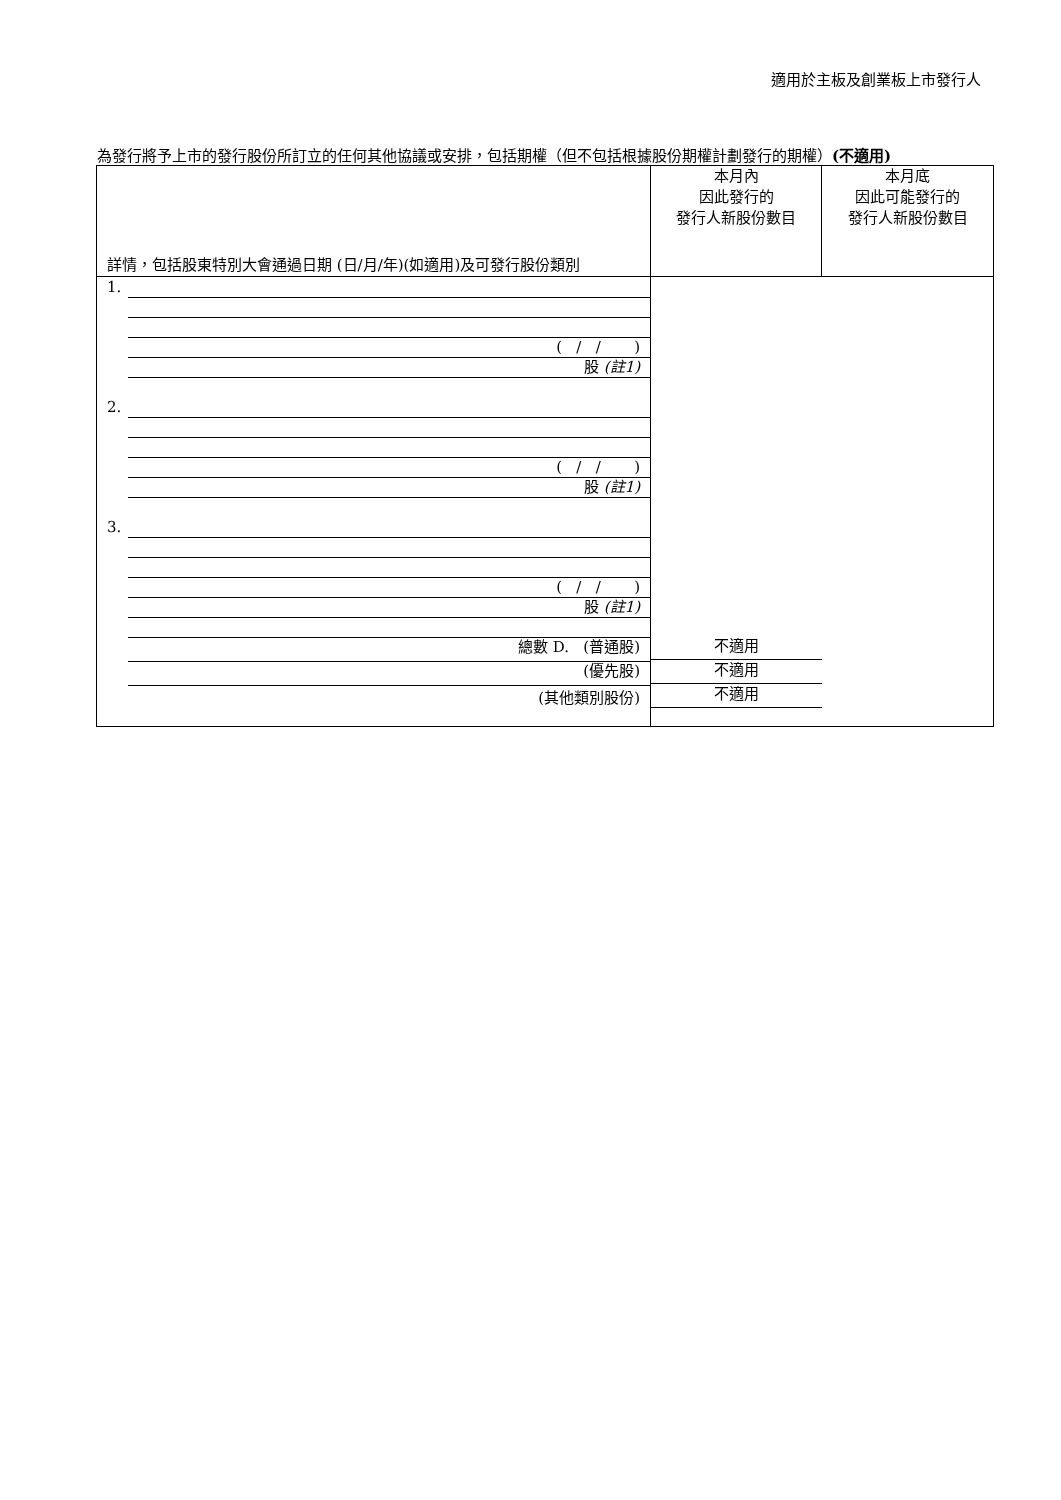適用於主板及創業板上市發行人
為發行將予上市的發行股份所訂立的任何其他協議或安排，包括期權（但不包括根據股份期權計劃發行的期權）(不適用)
| 詳情，包括股東特別大會通過日期 (日/月/年)(如適用)及可發行股份類別 | 本月內 因此發行的 發行人新股份數目 | 本月底 因此可能發行的 發行人新股份數目 |
| 1. ( / / ) 股 (註1) 2. ( / / ) 股 (註1) 3. ( / / ) 股 (註1) 總數 D. (普通股) (優先股) (其他類別股份) | 不適用 不適用 不適用 | |